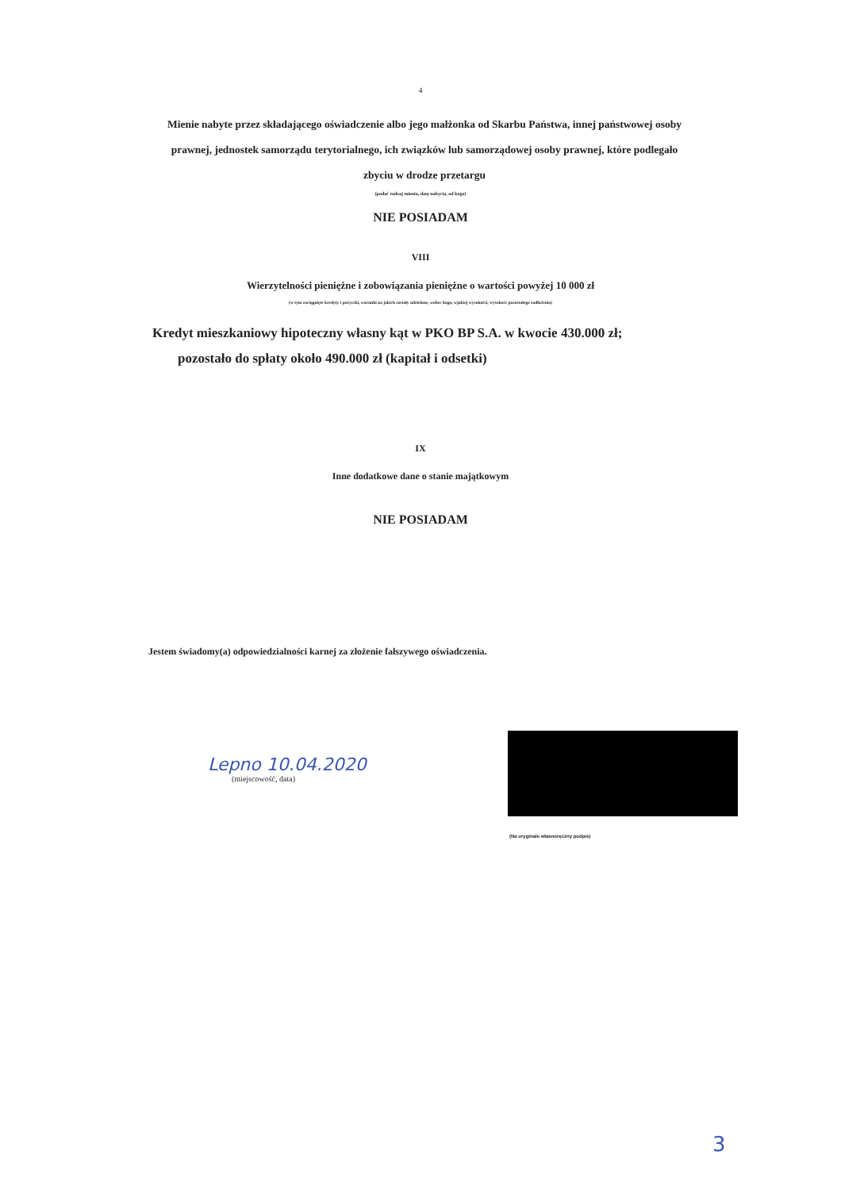4
Mienie nabyte przez składającego oświadczenie albo jego małżonka od Skarbu Państwa, innej państwowej osoby prawnej, jednostek samorządu terytorialnego, ich związków lub samorządowej osoby prawnej, które podlegało zbyciu w drodze przetargu
(podać rodzaj mienia, datę nabycia, od kogo)
NIE POSIADAM
VIII
Wierzytelności pieniężne i zobowiązania pieniężne o wartości powyżej 10 000 zł
(w tym zaciągnięte kredyty i pożyczki, warunki na jakich zostały udzielone, wobec kogo, wjakiej wysokości, wysokość pozostałego zadłużenia)
Kredyt mieszkaniowy hipoteczny własny kąt w PKO BP S.A. w kwocie 430.000 zł;
pozostało do spłaty około 490.000 zł (kapitał i odsetki)
IX
Inne dodatkowe dane o stanie majątkowym
NIE POSIADAM
Jestem świadomy(a) odpowiedzialności karnej za złożenie fałszywego oświadczenia.
Lepno 10.04.2020
(miejscowość, data)
(Na oryginale własnoręczny podpis)
3